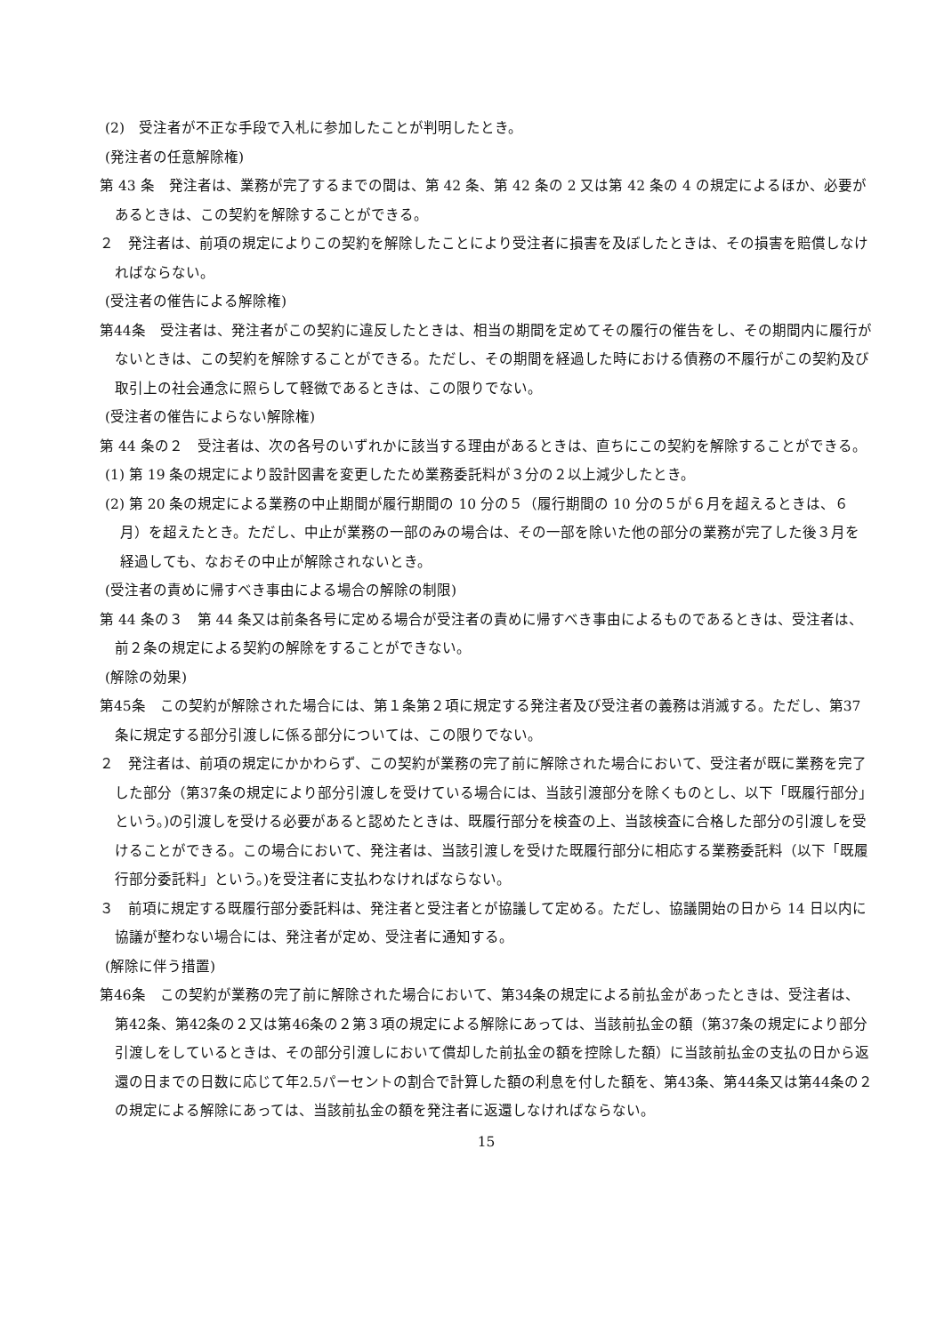(2)　受注者が不正な手段で入札に参加したことが判明したとき。
(発注者の任意解除権)
第 43 条　発注者は、業務が完了するまでの間は、第 42 条、第 42 条の 2 又は第 42 条の 4 の規定によるほか、必要があるときは、この契約を解除することができる。
２　発注者は、前項の規定によりこの契約を解除したことにより受注者に損害を及ぼしたときは、その損害を賠償しなければならない。
(受注者の催告による解除権)
第44条　受注者は、発注者がこの契約に違反したときは、相当の期間を定めてその履行の催告をし、その期間内に履行がないときは、この契約を解除することができる。ただし、その期間を経過した時における債務の不履行がこの契約及び取引上の社会通念に照らして軽微であるときは、この限りでない。
(受注者の催告によらない解除権)
第 44 条の２　受注者は、次の各号のいずれかに該当する理由があるときは、直ちにこの契約を解除することができる。
(1) 第 19 条の規定により設計図書を変更したため業務委託料が３分の２以上減少したとき。
(2) 第 20 条の規定による業務の中止期間が履行期間の 10 分の５（履行期間の 10 分の５が６月を超えるときは、６月）を超えたとき。ただし、中止が業務の一部のみの場合は、その一部を除いた他の部分の業務が完了した後３月を経過しても、なおその中止が解除されないとき。
(受注者の責めに帰すべき事由による場合の解除の制限)
第 44 条の３　第 44 条又は前条各号に定める場合が受注者の責めに帰すべき事由によるものであるときは、受注者は、前２条の規定による契約の解除をすることができない。
(解除の効果)
第45条　この契約が解除された場合には、第１条第２項に規定する発注者及び受注者の義務は消滅する。ただし、第37条に規定する部分引渡しに係る部分については、この限りでない。
２　発注者は、前項の規定にかかわらず、この契約が業務の完了前に解除された場合において、受注者が既に業務を完了した部分（第37条の規定により部分引渡しを受けている場合には、当該引渡部分を除くものとし、以下「既履行部分」という。)の引渡しを受ける必要があると認めたときは、既履行部分を検査の上、当該検査に合格した部分の引渡しを受けることができる。この場合において、発注者は、当該引渡しを受けた既履行部分に相応する業務委託料（以下「既履行部分委託料」という。)を受注者に支払わなければならない。
３　前項に規定する既履行部分委託料は、発注者と受注者とが協議して定める。ただし、協議開始の日から 14 日以内に協議が整わない場合には、発注者が定め、受注者に通知する。
(解除に伴う措置)
第46条　この契約が業務の完了前に解除された場合において、第34条の規定による前払金があったときは、受注者は、第42条、第42条の２又は第46条の２第３項の規定による解除にあっては、当該前払金の額（第37条の規定により部分引渡しをしているときは、その部分引渡しにおいて償却した前払金の額を控除した額）に当該前払金の支払の日から返還の日までの日数に応じて年2.5パーセントの割合で計算した額の利息を付した額を、第43条、第44条又は第44条の２の規定による解除にあっては、当該前払金の額を発注者に返還しなければならない。
15